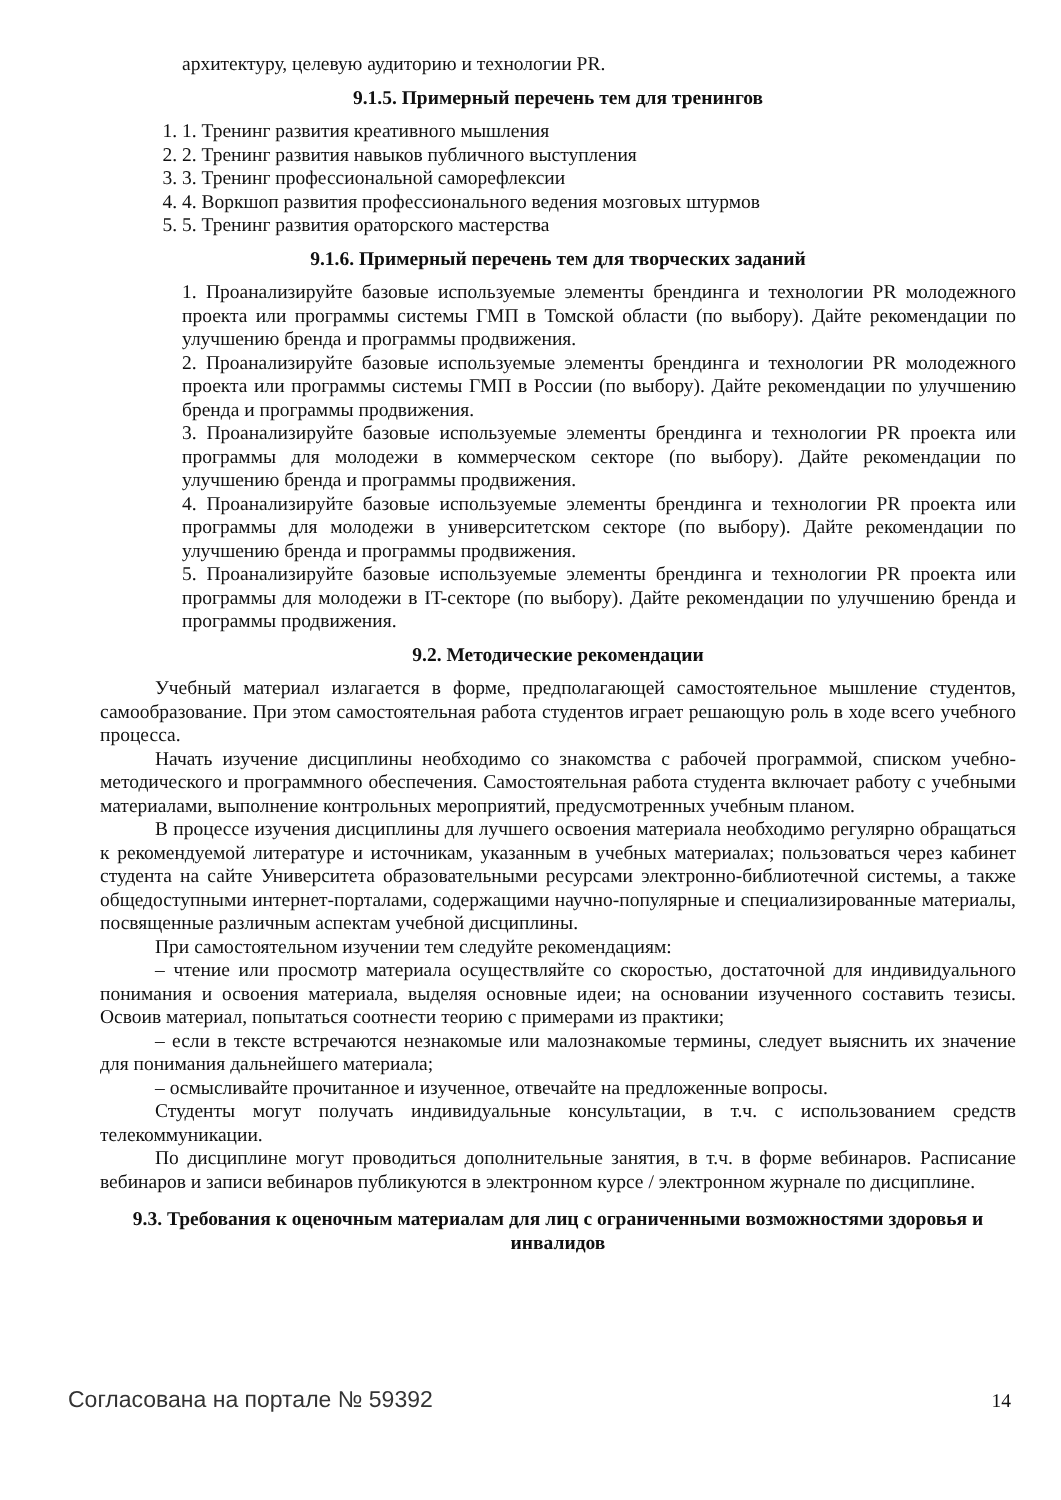архитектуру, целевую аудиторию и технологии PR.
9.1.5. Примерный перечень тем для тренингов
1. 1. Тренинг развития креативного мышления
2. 2. Тренинг развития навыков публичного выступления
3. 3. Тренинг профессиональной саморефлексии
4. 4. Воркшоп развития профессионального ведения мозговых штурмов
5. 5. Тренинг развития ораторского мастерства
9.1.6. Примерный перечень тем для творческих заданий
1. Проанализируйте базовые используемые элементы брендинга и технологии PR молодежного проекта или программы системы ГМП в Томской области (по выбору). Дайте рекомендации по улучшению бренда и программы продвижения.
2. Проанализируйте базовые используемые элементы брендинга и технологии PR молодежного проекта или программы системы ГМП в России (по выбору). Дайте рекомендации по улучшению бренда и программы продвижения.
3. Проанализируйте базовые используемые элементы брендинга и технологии PR проекта или программы для молодежи в коммерческом секторе (по выбору). Дайте рекомендации по улучшению бренда и программы продвижения.
4. Проанализируйте базовые используемые элементы брендинга и технологии PR проекта или программы для молодежи в университетском секторе (по выбору). Дайте рекомендации по улучшению бренда и программы продвижения.
5. Проанализируйте базовые используемые элементы брендинга и технологии PR проекта или программы для молодежи в IT-секторе (по выбору). Дайте рекомендации по улучшению бренда и программы продвижения.
9.2. Методические рекомендации
Учебный материал излагается в форме, предполагающей самостоятельное мышление студентов, самообразование. При этом самостоятельная работа студентов играет решающую роль в ходе всего учебного процесса.
Начать изучение дисциплины необходимо со знакомства с рабочей программой, списком учебно-методического и программного обеспечения. Самостоятельная работа студента включает работу с учебными материалами, выполнение контрольных мероприятий, предусмотренных учебным планом.
В процессе изучения дисциплины для лучшего освоения материала необходимо регулярно обращаться к рекомендуемой литературе и источникам, указанным в учебных материалах; пользоваться через кабинет студента на сайте Университета образовательными ресурсами электронно-библиотечной системы, а также общедоступными интернет-порталами, содержащими научно-популярные и специализированные материалы, посвященные различным аспектам учебной дисциплины.
При самостоятельном изучении тем следуйте рекомендациям:
– чтение или просмотр материала осуществляйте со скоростью, достаточной для индивидуального понимания и освоения материала, выделяя основные идеи; на основании изученного составить тезисы. Освоив материал, попытаться соотнести теорию с примерами из практики;
– если в тексте встречаются незнакомые или малознакомые термины, следует выяснить их значение для понимания дальнейшего материала;
– осмысливайте прочитанное и изученное, отвечайте на предложенные вопросы.
Студенты могут получать индивидуальные консультации, в т.ч. с использованием средств телекоммуникации.
По дисциплине могут проводиться дополнительные занятия, в т.ч. в форме вебинаров. Расписание вебинаров и записи вебинаров публикуются в электронном курсе / электронном журнале по дисциплине.
9.3. Требования к оценочным материалам для лиц с ограниченными возможностями здоровья и инвалидов
Согласована на портале № 59392 14